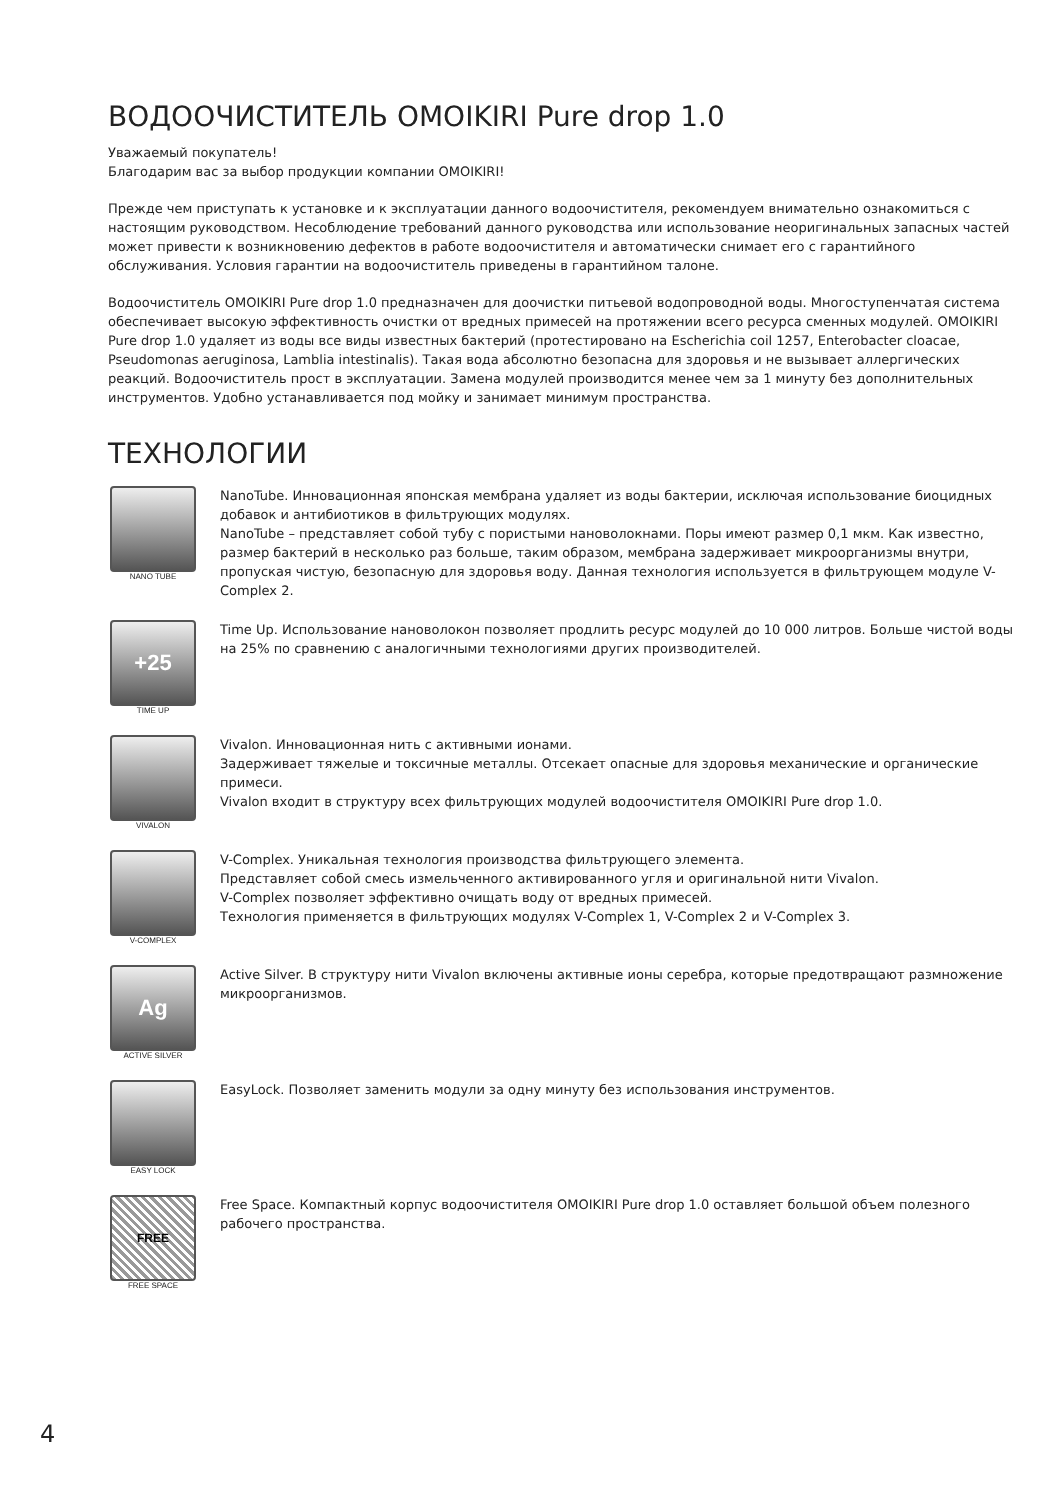ВОДООЧИСТИТЕЛЬ OMOIKIRI Pure drop 1.0
Уважаемый покупатель!
Благодарим вас за выбор продукции компании OMOIKIRI!
Прежде чем приступать к установке и к эксплуатации данного водоочистителя, рекомендуем внимательно ознакомиться с настоящим руководством. Несоблюдение требований данного руководства или использование неоригинальных запасных частей может привести к возникновению дефектов в работе водоочистителя и автоматически снимает его с гарантийного обслуживания. Условия гарантии на водоочиститель приведены в гарантийном талоне.
Водоочиститель OMOIKIRI Pure drop 1.0 предназначен для доочистки питьевой водопроводной воды. Многоступенчатая система обеспечивает высокую эффективность очистки от вредных примесей на протяжении всего ресурса сменных модулей. OMOIKIRI Pure drop 1.0 удаляет из воды все виды известных бактерий (протестировано на Escherichia coil 1257, Enterobacter cloacae, Pseudomonas aeruginosa, Lamblia intestinalis). Такая вода абсолютно безопасна для здоровья и не вызывает аллергических реакций. Водоочиститель прост в эксплуатации. Замена модулей производится менее чем за 1 минуту без дополнительных инструментов. Удобно устанавливается под мойку и занимает минимум пространства.
ТЕХНОЛОГИИ
NANO TUBE
NanoTube. Инновационная японская мембрана удаляет из воды бактерии, исключая использование биоцидных добавок и антибиотиков в фильтрующих модулях.
NanoTube – представляет собой тубу с пористыми нановолокнами. Поры имеют размер 0,1 мкм. Как известно, размер бактерий в несколько раз больше, таким образом, мембрана задерживает микроорганизмы внутри, пропуская чистую, безопасную для здоровья воду. Данная технология используется в фильтрующем модуле V-Complex 2.
+25
TIME UP
Time Up. Использование нановолокон позволяет продлить ресурс модулей до 10 000 литров. Больше чистой воды на 25% по сравнению с аналогичными технологиями других производителей.
VIVALON
Vivalon. Инновационная нить с активными ионами.
Задерживает тяжелые и токсичные металлы. Отсекает опасные для здоровья механические и органические примеси.
Vivalon входит в структуру всех фильтрующих модулей водоочистителя OMOIKIRI Pure drop 1.0.
V-COMPLEX
V-Complex. Уникальная технология производства фильтрующего элемента.
Представляет собой смесь измельченного активированного угля и оригинальной нити Vivalon.
V-Complex позволяет эффективно очищать воду от вредных примесей.
Технология применяется в фильтрующих модулях V-Complex 1, V-Complex 2 и V-Complex 3.
Ag
ACTIVE SILVER
Active Silver. В структуру нити Vivalon включены активные ионы серебра, которые предотвращают размножение микроорганизмов.
EASY LOCK
EasyLock. Позволяет заменить модули за одну минуту без использования инструментов.
FREE
FREE SPACE
Free Space. Компактный корпус водоочистителя OMOIKIRI Pure drop 1.0 оставляет большой объем полезного рабочего пространства.
4